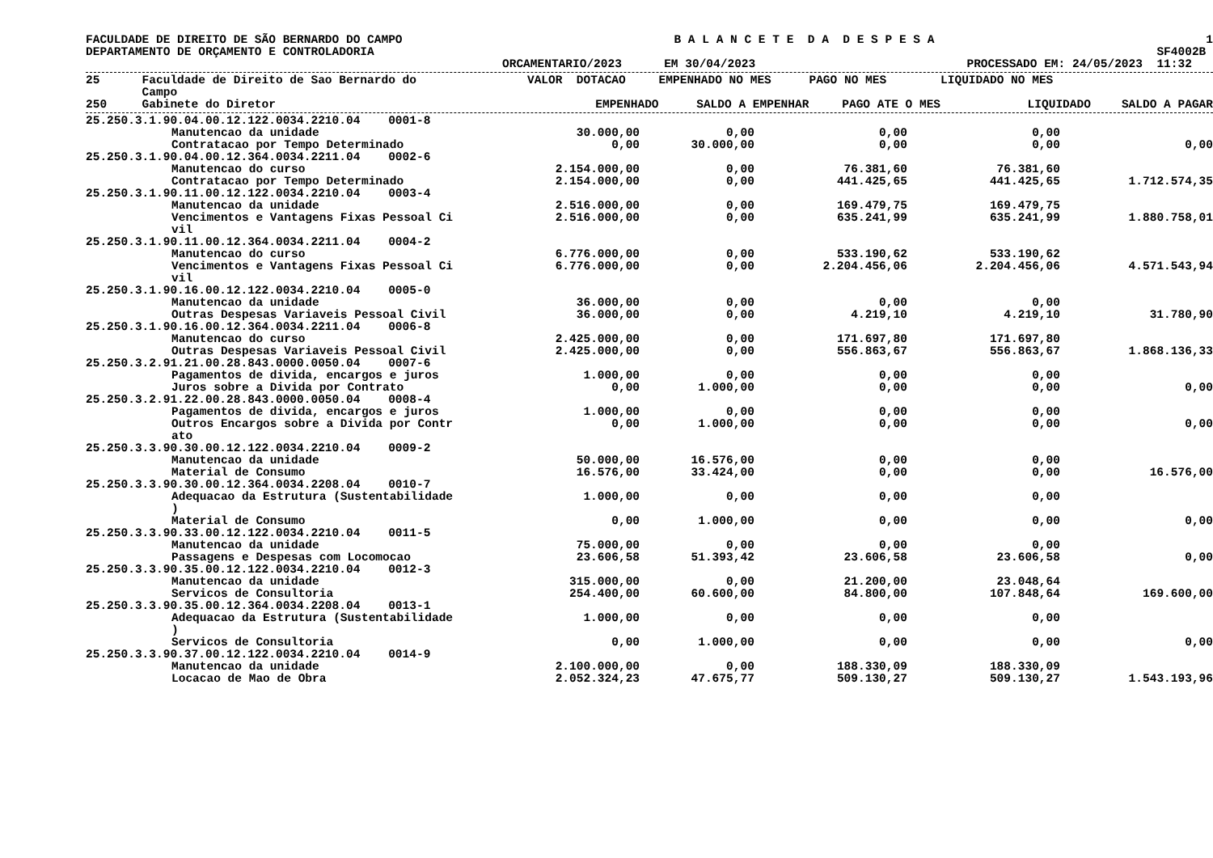FACULDADE DE DIREITO DE SÃO BERNARDO DO CAMPO B A L A N C E T E D A D E S P E S A 1
DEPARTAMENTO DE ORÇAMENTO E CONTROLADORIA SF4002B
ORCAMENTARIO/2023 EM 30/04/2023 PROCESSADO EM: 24/05/2023 11:32
| 25 Faculdade de Direito de Sao Bernardo do Campo | VALOR DOTACAO | EMPENHADO NO MES | PAGO NO MES | LIQUIDADO NO MES | |
| --- | --- | --- | --- | --- | --- |
| 250 Gabinete do Diretor | EMPENHADO | SALDO A EMPENHAR | PAGO ATE O MES | LIQUIDADO | SALDO A PAGAR |
| 25.250.3.1.90.04.00.12.122.0034.2210.04 0001-8 | | | | | |
| Manutencao da unidade | 30.000,00 | 0,00 | 0,00 | 0,00 | |
| Contratacao por Tempo Determinado | 0,00 | 30.000,00 | 0,00 | 0,00 | 0,00 |
| 25.250.3.1.90.04.00.12.364.0034.2211.04 0002-6 | | | | | |
| Manutencao do curso | 2.154.000,00 | 0,00 | 76.381,60 | 76.381,60 | |
| Contratacao por Tempo Determinado | 2.154.000,00 | 0,00 | 441.425,65 | 441.425,65 | 1.712.574,35 |
| 25.250.3.1.90.11.00.12.122.0034.2210.04 0003-4 | | | | | |
| Manutencao da unidade | 2.516.000,00 | 0,00 | 169.479,75 | 169.479,75 | |
| Vencimentos e Vantagens Fixas Pessoal Ci vil | 2.516.000,00 | 0,00 | 635.241,99 | 635.241,99 | 1.880.758,01 |
| 25.250.3.1.90.11.00.12.364.0034.2211.04 0004-2 | | | | | |
| Manutencao do curso | 6.776.000,00 | 0,00 | 533.190,62 | 533.190,62 | |
| Vencimentos e Vantagens Fixas Pessoal Ci vil | 6.776.000,00 | 0,00 | 2.204.456,06 | 2.204.456,06 | 4.571.543,94 |
| 25.250.3.1.90.16.00.12.122.0034.2210.04 0005-0 | | | | | |
| Manutencao da unidade | 36.000,00 | 0,00 | 0,00 | 0,00 | |
| Outras Despesas Variaveis Pessoal Civil | 36.000,00 | 0,00 | 4.219,10 | 4.219,10 | 31.780,90 |
| 25.250.3.1.90.16.00.12.364.0034.2211.04 0006-8 | | | | | |
| Manutencao do curso | 2.425.000,00 | 0,00 | 171.697,80 | 171.697,80 | |
| Outras Despesas Variaveis Pessoal Civil | 2.425.000,00 | 0,00 | 556.863,67 | 556.863,67 | 1.868.136,33 |
| 25.250.3.2.91.21.00.28.843.0000.0050.04 0007-6 | | | | | |
| Pagamentos de divida, encargos e juros | 1.000,00 | 0,00 | 0,00 | 0,00 | |
| Juros sobre a Divida por Contrato | 0,00 | 1.000,00 | 0,00 | 0,00 | 0,00 |
| 25.250.3.2.91.22.00.28.843.0000.0050.04 0008-4 | | | | | |
| Pagamentos de divida, encargos e juros | 1.000,00 | 0,00 | 0,00 | 0,00 | |
| Outros Encargos sobre a Divida por Contr ato | 0,00 | 1.000,00 | 0,00 | 0,00 | 0,00 |
| 25.250.3.3.90.30.00.12.122.0034.2210.04 0009-2 | | | | | |
| Manutencao da unidade | 50.000,00 | 16.576,00 | 0,00 | 0,00 | |
| Material de Consumo | 16.576,00 | 33.424,00 | 0,00 | 0,00 | 16.576,00 |
| 25.250.3.3.90.30.00.12.364.0034.2208.04 0010-7 | | | | | |
| Adequacao da Estrutura (Sustentabilidade ) | 1.000,00 | 0,00 | 0,00 | 0,00 | |
| Material de Consumo | 0,00 | 1.000,00 | 0,00 | 0,00 | 0,00 |
| 25.250.3.3.90.33.00.12.122.0034.2210.04 0011-5 | | | | | |
| Manutencao da unidade | 75.000,00 | 0,00 | 0,00 | 0,00 | |
| Passagens e Despesas com Locomocao | 23.606,58 | 51.393,42 | 23.606,58 | 23.606,58 | 0,00 |
| 25.250.3.3.90.35.00.12.122.0034.2210.04 0012-3 | | | | | |
| Manutencao da unidade | 315.000,00 | 0,00 | 21.200,00 | 23.048,64 | |
| Servicos de Consultoria | 254.400,00 | 60.600,00 | 84.800,00 | 107.848,64 | 169.600,00 |
| 25.250.3.3.90.35.00.12.364.0034.2208.04 0013-1 | | | | | |
| Adequacao da Estrutura (Sustentabilidade ) | 1.000,00 | 0,00 | 0,00 | 0,00 | |
| Servicos de Consultoria | 0,00 | 1.000,00 | 0,00 | 0,00 | 0,00 |
| 25.250.3.3.90.37.00.12.122.0034.2210.04 0014-9 | | | | | |
| Manutencao da unidade | 2.100.000,00 | 0,00 | 188.330,09 | 188.330,09 | |
| Locacao de Mao de Obra | 2.052.324,23 | 47.675,77 | 509.130,27 | 509.130,27 | 1.543.193,96 |